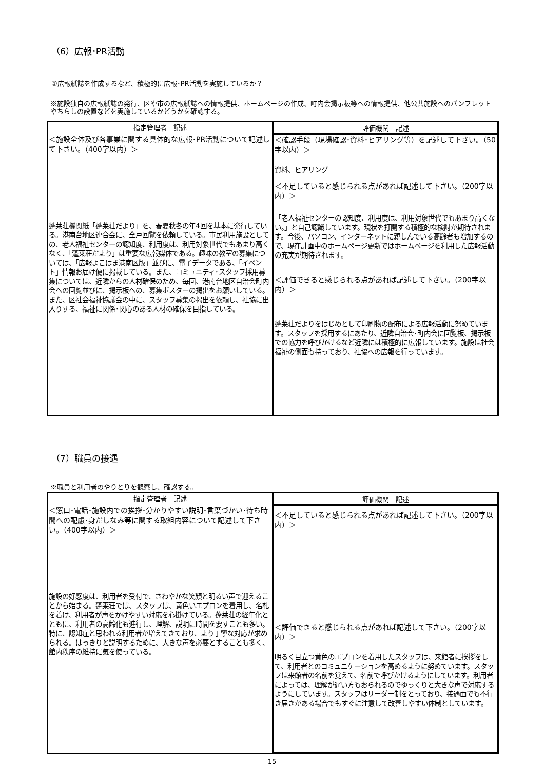（6）広報･PR活動
①広報紙誌を作成するなど、積極的に広報･PR活動を実施しているか？
※施設独自の広報紙誌の発行、区や市の広報紙誌への情報提供、ホームページの作成、町内会掲示板等への情報提供、他公共施設へのパンフレットやちらしの設置などを実施しているかどうかを確認する。
| 指定管理者 記述 | 評価機関 記述 |
| --- | --- |
| ＜施設全体及び各事業に関する具体的な広報･PR活動について記述して下さい。（400字以内）＞ 蓬莱荘機関紙「蓬莱荘だより」を、春夏秋冬の年4回を基本に発行している。港南台地区連合会に、全戸回覧を依頼している。市民利用施設としての、老人福祉センターの認知度、利用度は、利用対象世代でもあまり高くなく、「蓬莱荘だより」は重要な広報媒体である。趣味の教室の募集については、「広報よこはま港南区版」並びに、電子データである、「イベント」情報お届け便に掲載している。また、コミュニティ･スタッフ採用募集については、近隣からの人材確保のため、毎回、港南台地区自治会町内会への回覧並びに、掲示板への、募集ポスターの掲出をお願いしている。また、区社会福祉協議会の中に、スタッフ募集の掲出を依頼し、社協に出入りする、福祉に関係･関心のある人材の確保を目指している。 | ＜確認手段（現場確認･資料･ヒアリング等）を記述して下さい。（50字以内）＞ 資料、ヒアリング ＜不足していると感じられる点があれば記述して下さい。（200字以内）＞ 「老人福祉センターの認知度、利用度は、利用対象世代でもあまり高くない。」と自己認識しています。現状を打開する積極的な検討が期待されます。今後、パソコン、インターネットに親しんでいる高齢者も増加するので、現在計画中のホームページ更新ではホームページを利用した広報活動の充実が期待されます。 ＜評価できると感じられる点があれば記述して下さい。（200字以内）＞ 蓬莱荘だよりをはじめとして印刷物の配布による広報活動に努めています。スタッフを採用するにあたり、近隣自治会･町内会に回覧板、掲示板での協力を呼びかけるなど近隣には積極的に広報しています。施設は社会福祉の側面も持っており、社協への広報を行っています。 |
（7）職員の接遇
※職員と利用者のやりとりを観察し、確認する。
| 指定管理者 記述 | 評価機関 記述 |
| --- | --- |
| ＜窓口･電話･施設内での挨拶･分かりやすい説明･言葉づかい･待ち時間への配慮･身だしなみ等に関する取組内容について記述して下さい。（400字以内）＞ 施設の好感度は、利用者を受付で、さわやかな笑顔と明るい声で迎えることから始まる。蓬莱荘では、スタッフは、黄色いエプロンを着用し、名札を着け、利用者が声をかけやすい対応を心掛けている。蓬莱荘の経年化とともに、利用者の高齢化も進行し、理解、説明に時間を要すことも多い。特に、認知症と思われる利用者が増えてきており、より丁寧な対応が求められる。はっきりと説明するために、大きな声を必要とすることも多く、館内秩序の維持に気を使っている。 | ＜不足していると感じられる点があれば記述して下さい。（200字以内）＞ ＜評価できると感じられる点があれば記述して下さい。（200字以内）＞ 明るく目立つ黄色のエプロンを着用したスタッフは、来館者に挨拶をして、利用者とのコミュニケーションを高めるように努めています。スタッフは来館者の名前を覚えて、名前で呼びかけるようにしています。利用者によっては、理解が遅い方もおられるのでゆっくりと大きな声で対応するようにしています。スタッフはリーダー制をとっており、接遇面でも不行き届きがある場合でもすぐに注意して改善しやすい体制としています。 |
15